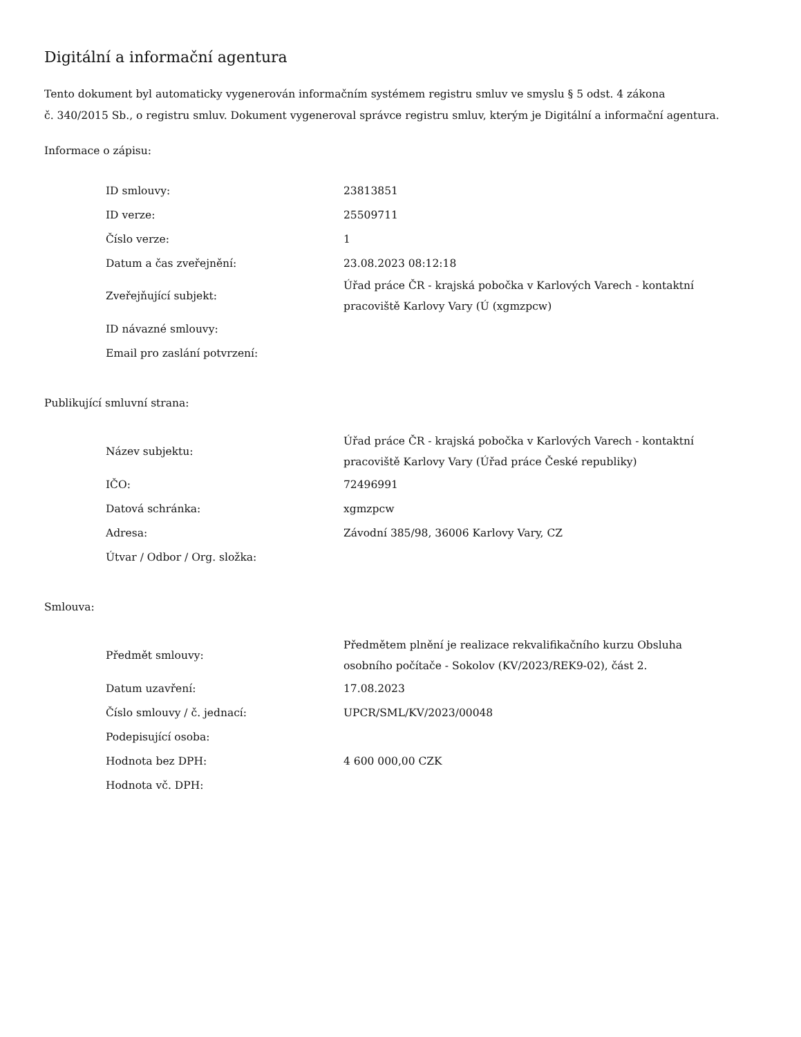Digitální a informační agentura
Tento dokument byl automaticky vygenerován informačním systémem registru smluv ve smyslu § 5 odst. 4 zákona
č. 340/2015 Sb., o registru smluv. Dokument vygeneroval správce registru smluv, kterým je Digitální a informační agentura.
Informace o zápisu:
| ID smlouvy: | 23813851 |
| ID verze: | 25509711 |
| Číslo verze: | 1 |
| Datum a čas zveřejnění: | 23.08.2023 08:12:18 |
| Zveřejňující subjekt: | Úřad práce ČR - krajská pobočka v Karlových Varech - kontaktní pracoviště Karlovy Vary (Ú (xgmzpcw) |
| ID návazné smlouvy: | |
| Email pro zaslání potvrzení: | |
Publikující smluvní strana:
| Název subjektu: | Úřad práce ČR - krajská pobočka v Karlových Varech - kontaktní pracoviště Karlovy Vary (Úřad práce České republiky) |
| IČO: | 72496991 |
| Datová schránka: | xgmzpcw |
| Adresa: | Závodní 385/98, 36006 Karlovy Vary, CZ |
| Útvar / Odbor / Org. složka: | |
Smlouva:
| Předmět smlouvy: | Předmětem plnění je realizace rekvalifikačního kurzu Obsluha osobního počítače - Sokolov (KV/2023/REK9-02), část 2. |
| Datum uzavření: | 17.08.2023 |
| Číslo smlouvy / č. jednací: | UPCR/SML/KV/2023/00048 |
| Podepisující osoba: | |
| Hodnota bez DPH: | 4 600 000,00 CZK |
| Hodnota vč. DPH: | |